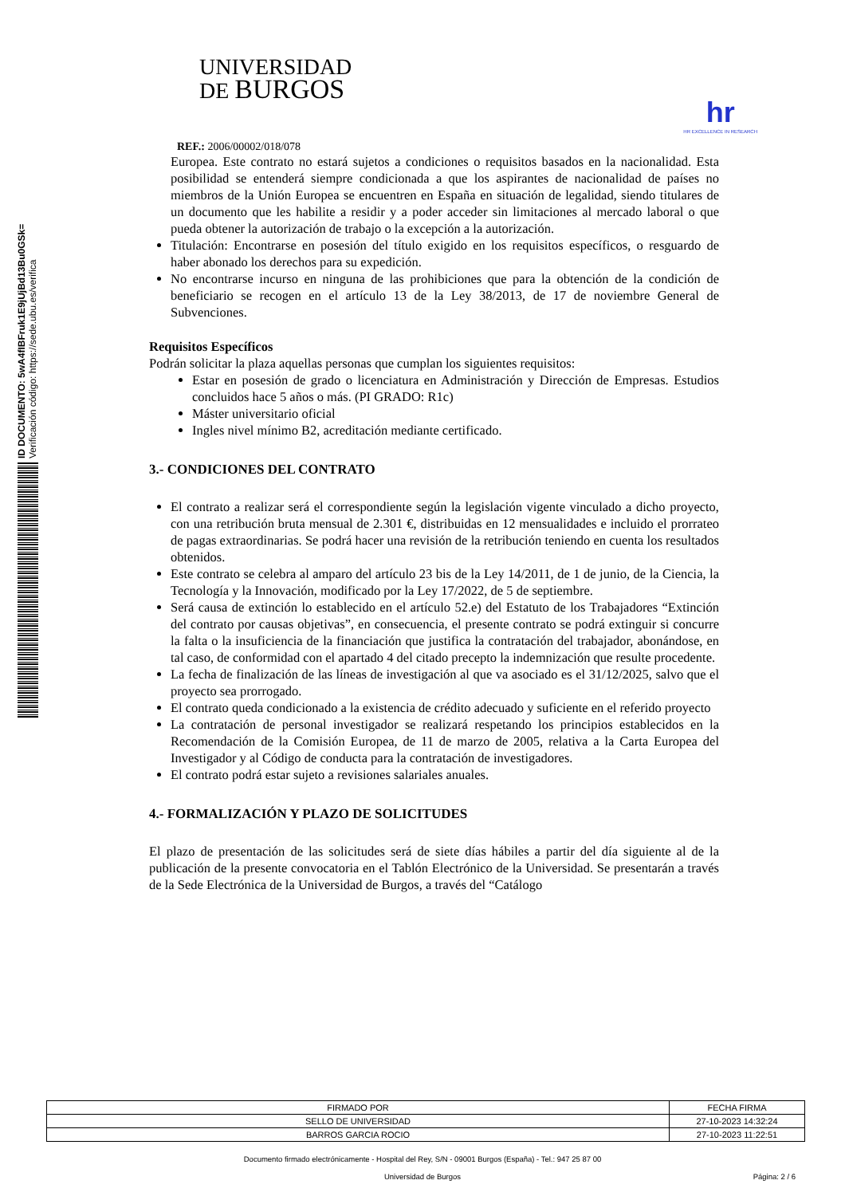ID DOCUMENTO: 5wA4fIBFruk1E9jUjBd13Bu0GSk=
Verificación código: https://sede.ubu.es/verifica
UNIVERSIDAD
DE BURGOS
hr
HR EXCELLENCE IN RESEARCH
REF.: 2006/00002/018/078
Europea. Este contrato no estará sujetos a condiciones o requisitos basados en la nacionalidad. Esta posibilidad se entenderá siempre condicionada a que los aspirantes de nacionalidad de países no miembros de la Unión Europea se encuentren en España en situación de legalidad, siendo titulares de un documento que les habilite a residir y a poder acceder sin limitaciones al mercado laboral o que pueda obtener la autorización de trabajo o la excepción a la autorización.
Titulación: Encontrarse en posesión del título exigido en los requisitos específicos, o resguardo de haber abonado los derechos para su expedición.
No encontrarse incurso en ninguna de las prohibiciones que para la obtención de la condición de beneficiario se recogen en el artículo 13 de la Ley 38/2013, de 17 de noviembre General de Subvenciones.
Requisitos Específicos
Podrán solicitar la plaza aquellas personas que cumplan los siguientes requisitos:
Estar en posesión de grado o licenciatura en Administración y Dirección de Empresas. Estudios concluidos hace 5 años o más. (PI GRADO: R1c)
Máster universitario oficial
Ingles nivel mínimo B2, acreditación mediante certificado.
3.- CONDICIONES DEL CONTRATO
El contrato a realizar será el correspondiente según la legislación vigente vinculado a dicho proyecto, con una retribución bruta mensual de 2.301 €, distribuidas en 12 mensualidades e incluido el prorrateo de pagas extraordinarias. Se podrá hacer una revisión de la retribución teniendo en cuenta los resultados obtenidos.
Este contrato se celebra al amparo del artículo 23 bis de la Ley 14/2011, de 1 de junio, de la Ciencia, la Tecnología y la Innovación, modificado por la Ley 17/2022, de 5 de septiembre.
Será causa de extinción lo establecido en el artículo 52.e) del Estatuto de los Trabajadores “Extinción del contrato por causas objetivas”, en consecuencia, el presente contrato se podrá extinguir si concurre la falta o la insuficiencia de la financiación que justifica la contratación del trabajador, abonándose, en tal caso, de conformidad con el apartado 4 del citado precepto la indemnización que resulte procedente.
La fecha de finalización de las líneas de investigación al que va asociado es el 31/12/2025, salvo que el proyecto sea prorrogado.
El contrato queda condicionado a la existencia de crédito adecuado y suficiente en el referido proyecto
La contratación de personal investigador se realizará respetando los principios establecidos en la Recomendación de la Comisión Europea, de 11 de marzo de 2005, relativa a la Carta Europea del Investigador y al Código de conducta para la contratación de investigadores.
El contrato podrá estar sujeto a revisiones salariales anuales.
4.- FORMALIZACIÓN Y PLAZO DE SOLICITUDES
El plazo de presentación de las solicitudes será de siete días hábiles a partir del día siguiente al de la publicación de la presente convocatoria en el Tablón Electrónico de la Universidad. Se presentarán a través de la Sede Electrónica de la Universidad de Burgos, a través del “Catálogo
| FIRMADO POR | FECHA FIRMA |
| SELLO DE UNIVERSIDAD | 27-10-2023 14:32:24 |
| BARROS GARCIA ROCIO | 27-10-2023 11:22:51 |
Documento firmado electrónicamente - Hospital del Rey, S/N - 09001 Burgos (España) - Tel.: 947 25 87 00
Universidad de Burgos Página: 2 / 6